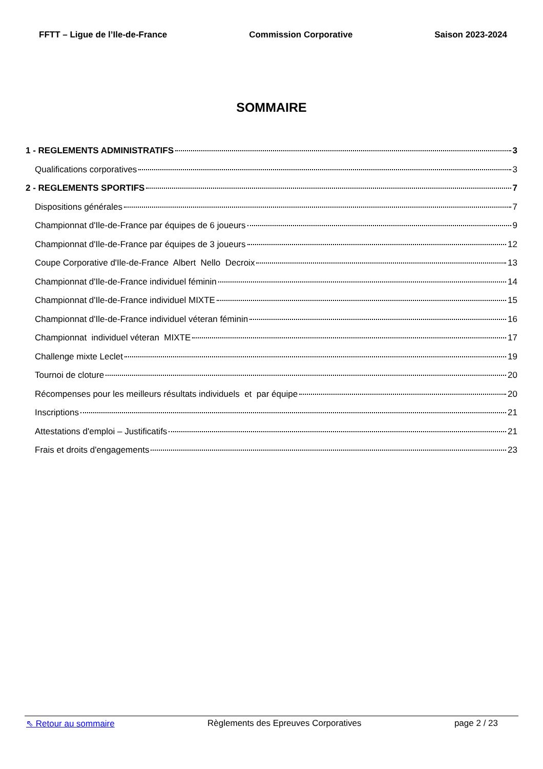FFTT – Ligue de l’Ile-de-France Commission Corporative Saison 2023-2024
SOMMAIRE
1 - REGLEMENTS ADMINISTRATIFS 3
Qualifications corporatives 3
2 - REGLEMENTS SPORTIFS 7
Dispositions générales 7
Championnat d'Ile-de-France par équipes de 6 joueurs 9
Championnat d'Ile-de-France par équipes de 3 joueurs 12
Coupe Corporative d'Ile-de-France Albert Nello Decroix 13
Championnat d'Ile-de-France individuel féminin 14
Championnat d'Ile-de-France individuel MIXTE 15
Championnat d'Ile-de-France individuel véteran féminin 16
Championnat individuel véteran MIXTE 17
Challenge mixte Leclet 19
Tournoi de cloture 20
Récompenses pour les meilleurs résultats individuels et par équipe 20
Inscriptions 21
Attestations d'emploi – Justificatifs 21
Frais et droits d'engagements 23
⇖ Retour au sommaire Règlements des Epreuves Corporatives page 2 / 23